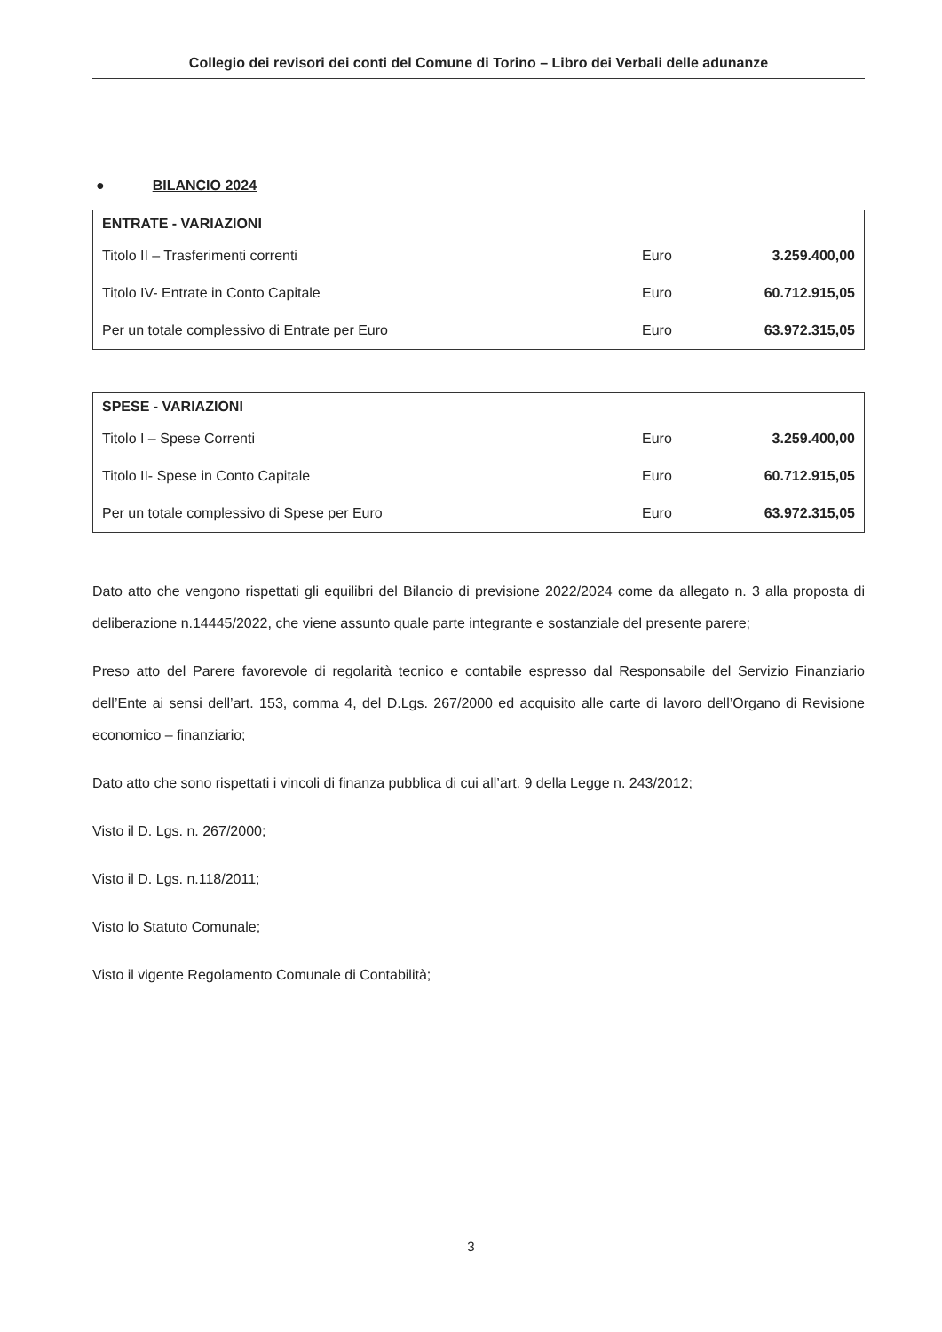Collegio dei revisori dei conti del Comune di Torino – Libro dei Verbali delle adunanze
● BILANCIO 2024
| ENTRATE - VARIAZIONI | | |
| --- | --- | --- |
| Titolo II – Trasferimenti correnti | Euro | 3.259.400,00 |
| Titolo IV- Entrate in Conto Capitale | Euro | 60.712.915,05 |
| Per un totale complessivo di Entrate per Euro | Euro | 63.972.315,05 |
| SPESE - VARIAZIONI | | |
| --- | --- | --- |
| Titolo I – Spese Correnti | Euro | 3.259.400,00 |
| Titolo II- Spese in Conto Capitale | Euro | 60.712.915,05 |
| Per un totale complessivo di Spese per Euro | Euro | 63.972.315,05 |
Dato atto che vengono rispettati gli equilibri del Bilancio di previsione 2022/2024 come da allegato n. 3 alla proposta di deliberazione n.14445/2022, che viene assunto quale parte integrante e sostanziale del presente parere;
Preso atto del Parere favorevole di regolarità tecnico e contabile espresso dal Responsabile del Servizio Finanziario dell’Ente ai sensi dell’art. 153, comma 4, del D.Lgs. 267/2000 ed acquisito alle carte di lavoro dell’Organo di Revisione economico – finanziario;
Dato atto che sono rispettati i vincoli di finanza pubblica di cui all’art. 9 della Legge n. 243/2012;
Visto il D. Lgs. n. 267/2000;
Visto il D. Lgs. n.118/2011;
Visto lo Statuto Comunale;
Visto il vigente Regolamento Comunale di Contabilità;
3